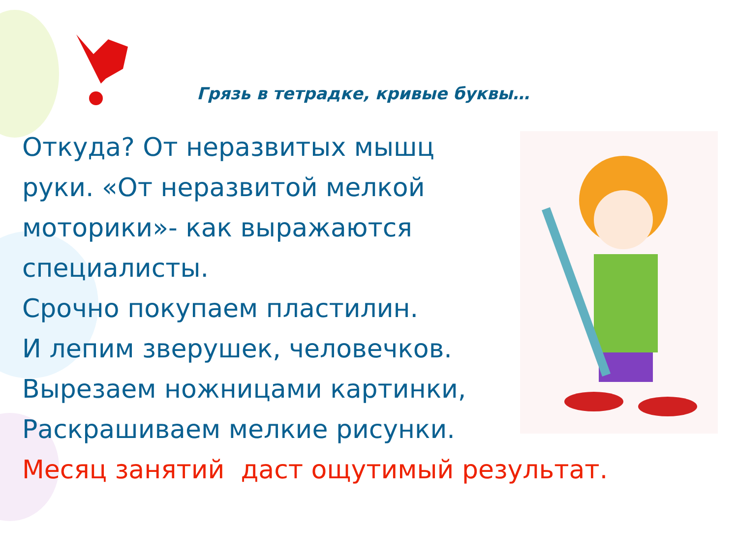Грязь в тетрадке, кривые буквы…
Откуда? От неразвитых мышц
руки. «От неразвитой мелкой
моторики»- как выражаются
специалисты.
Срочно покупаем пластилин.
И лепим зверушек, человечков.
Вырезаем ножницами картинки,
Раскрашиваем мелкие рисунки.
Месяц занятий даст ощутимый результат.